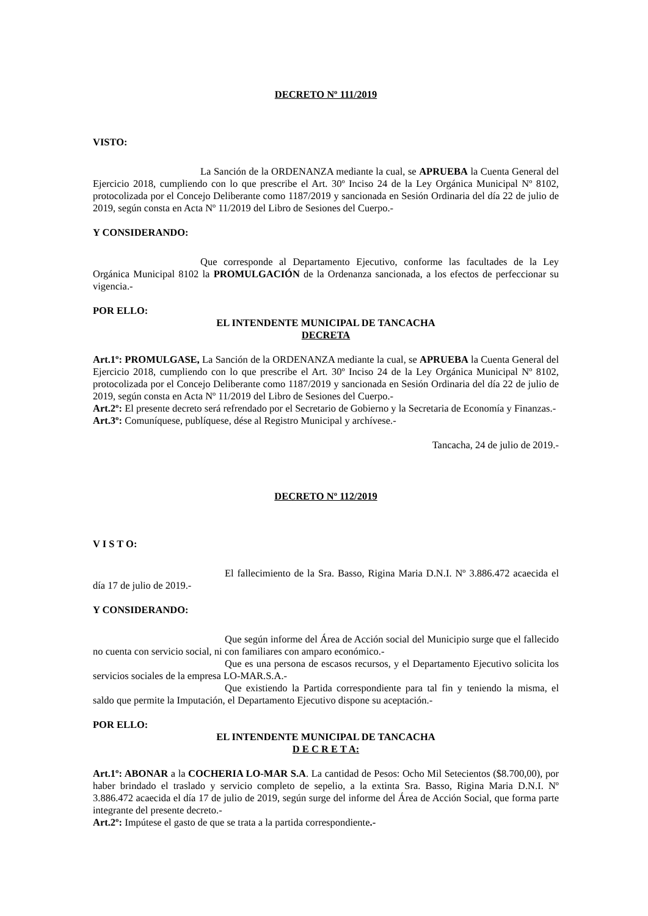DECRETO Nº 111/2019
VISTO:
La Sanción de la ORDENANZA mediante la cual, se APRUEBA la Cuenta General del Ejercicio 2018, cumpliendo con lo que prescribe el Art. 30º Inciso 24 de la Ley Orgánica Municipal Nº 8102, protocolizada por el Concejo Deliberante como 1187/2019 y sancionada en Sesión Ordinaria del día 22 de julio de 2019, según consta en Acta Nº 11/2019 del Libro de Sesiones del Cuerpo.-
Y CONSIDERANDO:
Que corresponde al Departamento Ejecutivo, conforme las facultades de la Ley Orgánica Municipal 8102 la PROMULGACIÓN de la Ordenanza sancionada, a los efectos de perfeccionar su vigencia.-
POR ELLO:
EL INTENDENTE MUNICIPAL DE TANCACHA
DECRETA
Art.1º: PROMULGASE, La Sanción de la ORDENANZA mediante la cual, se APRUEBA la Cuenta General del Ejercicio 2018, cumpliendo con lo que prescribe el Art. 30º Inciso 24 de la Ley Orgánica Municipal Nº 8102, protocolizada por el Concejo Deliberante como 1187/2019 y sancionada en Sesión Ordinaria del día 22 de julio de 2019, según consta en Acta Nº 11/2019 del Libro de Sesiones del Cuerpo.-
Art.2º: El presente decreto será refrendado por el Secretario de Gobierno y la Secretaria de Economía y Finanzas.-
Art.3º: Comuníquese, publíquese, dése al Registro Municipal y archívese.-
Tancacha, 24 de julio de 2019.-
DECRETO Nº 112/2019
V I S T O:
El fallecimiento de la Sra. Basso, Rigina Maria D.N.I. Nº 3.886.472 acaecida el día 17 de julio de 2019.-
Y CONSIDERANDO:
Que según informe del Área de Acción social del Municipio surge que el fallecido no cuenta con servicio social, ni con familiares con amparo económico.-
Que es una persona de escasos recursos, y el Departamento Ejecutivo solicita los servicios sociales de la empresa LO-MAR.S.A.-
Que existiendo la Partida correspondiente para tal fin y teniendo la misma, el saldo que permite la Imputación, el Departamento Ejecutivo dispone su aceptación.-
POR ELLO:
EL INTENDENTE MUNICIPAL DE TANCACHA
D E C R E T A:
Art.1º: ABONAR a la COCHERIA LO-MAR S.A. La cantidad de Pesos: Ocho Mil Setecientos ($8.700,00), por haber brindado el traslado y servicio completo de sepelio, a la extinta Sra. Basso, Rigina Maria D.N.I. Nº 3.886.472 acaecida el día 17 de julio de 2019, según surge del informe del Área de Acción Social, que forma parte integrante del presente decreto.-
Art.2º: Impútese el gasto de que se trata a la partida correspondiente.-